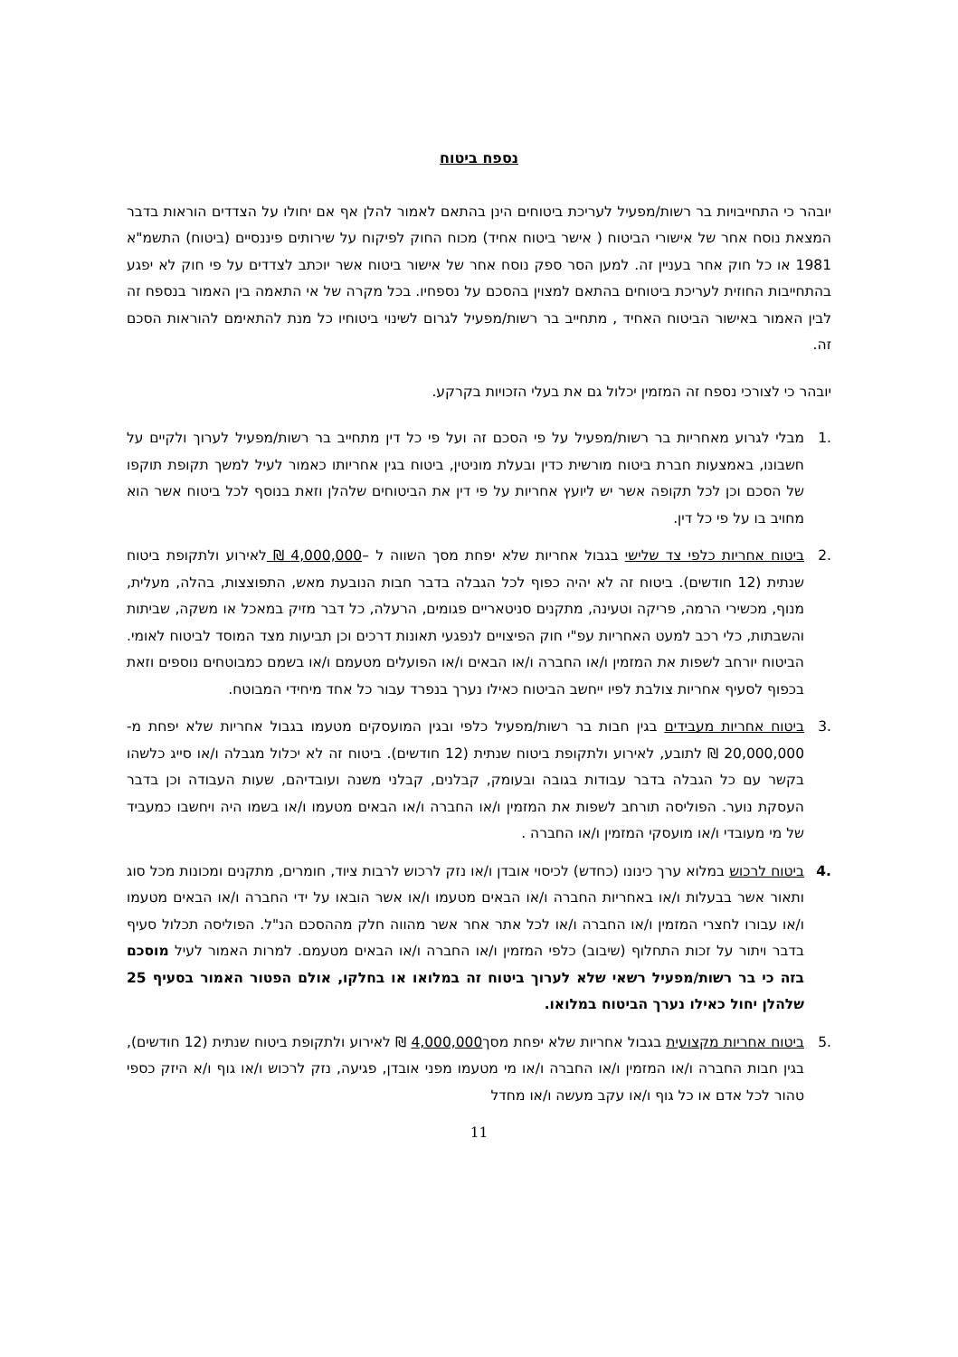נספח ביטוח
יובהר כי התחייבויות בר רשות/מפעיל לעריכת ביטוחים הינן בהתאם לאמור להלן אף אם יחולו על הצדדים הוראות בדבר המצאת נוסח אחר של אישורי הביטוח ( אישר ביטוח אחיד) מכוח החוק לפיקוח על שירותים פיננסיים (ביטוח) התשמ"א 1981 או כל חוק אחר בעניין זה. למען הסר ספק נוסח אחר של אישור ביטוח אשר יוכתב לצדדים על פי חוק לא יפגע בהתחייבות החוזית לעריכת ביטוחים בהתאם למצוין בהסכם על נספחיו. בכל מקרה של אי התאמה בין האמור בנספח זה לבין האמור באישור הביטוח האחיד , מתחייב בר רשות/מפעיל לגרום לשינוי ביטוחיו כל מנת להתאימם להוראות הסכם זה.
יובהר כי לצורכי נספח זה המזמין יכלול גם את בעלי הזכויות בקרקע.
.1 מבלי לגרוע מאחריות בר רשות/מפעיל על פי הסכם זה ועל פי כל דין מתחייב בר רשות/מפעיל לערוך ולקיים על חשבונו, באמצעות חברת ביטוח מורשית כדין ובעלת מוניטין, ביטוח בגין אחריותו כאמור לעיל למשך תקופת תוקפו של הסכם וכן לכל תקופה אשר יש ליועץ אחריות על פי דין את הביטוחים שלהלן וזאת בנוסף לכל ביטוח אשר הוא מחויב בו על פי כל דין.
.2 ביטוח אחריות כלפי צד שלישי בגבול אחריות שלא יפחת מסך השווה ל –4,000,000 ₪ לאירוע ולתקופת ביטוח שנתית (12 חודשים). ביטוח זה לא יהיה כפוף לכל הגבלה בדבר חבות הנובעת מאש, התפוצצות, בהלה, מעלית, מנוף, מכשירי הרמה, פריקה וטעינה, מתקנים סניטאריים פגומים, הרעלה, כל דבר מזיק במאכל או משקה, שביתות והשבתות, כלי רכב למעט האחריות עפ"י חוק הפיצויים לנפגעי תאונות דרכים וכן תביעות מצד המוסד לביטוח לאומי. הביטוח יורחב לשפות את המזמין ו/או החברה ו/או הבאים ו/או הפועלים מטעמם ו/או בשמם כמבוטחים נוספים וזאת בכפוף לסעיף אחריות צולבת לפיו ייחשב הביטוח כאילו נערך בנפרד עבור כל אחד מיחידי המבוטח.
.3 ביטוח אחריות מעבידים בגין חבות בר רשות/מפעיל כלפי ובגין המועסקים מטעמו בגבול אחריות שלא יפחת מ- 20,000,000 ₪ לתובע, לאירוע ולתקופת ביטוח שנתית (12 חודשים). ביטוח זה לא יכלול מגבלה ו/או סייג כלשהו בקשר עם כל הגבלה בדבר עבודות בגובה ובעומק, קבלנים, קבלני משנה ועובדיהם, שעות העבודה וכן בדבר העסקת נוער. הפוליסה תורחב לשפות את המזמין ו/או החברה ו/או הבאים מטעמו ו/או בשמו היה ויחשבו כמעביד של מי מעובדי ו/או מועסקי המזמין ו/או החברה .
.4 ביטוח לרכוש במלוא ערך כינונו (כחדש) לכיסוי אובדן ו/או נזק לרכוש לרבות ציוד, חומרים, מתקנים ומכונות מכל סוג ותאור אשר בבעלות ו/או באחריות החברה ו/או הבאים מטעמו ו/או אשר הובאו על ידי החברה ו/או הבאים מטעמו ו/או עבורו לחצרי המזמין ו/או החברה ו/או לכל אתר אחר אשר מהווה חלק מההסכם הנ"ל. הפוליסה תכלול סעיף בדבר ויתור על זכות התחלוף (שיבוב) כלפי המזמין ו/או החברה ו/או הבאים מטעמם. למרות האמור לעיל מוסכם בזה כי בר רשות/מפעיל רשאי שלא לערוך ביטוח זה במלואו או בחלקו, אולם הפטור האמור בסעיף 25 שלהלן יחול כאילו נערך הביטוח במלואו.
.5 ביטוח אחריות מקצועית בגבול אחריות שלא יפחת מסך4,000,000 ₪ לאירוע ולתקופת ביטוח שנתית (12 חודשים), בגין חבות החברה ו/או המזמין ו/או החברה ו/או מי מטעמו מפני אובדן, פגיעה, נזק לרכוש ו/או גוף ו/א היזק כספי טהור לכל אדם או כל גוף ו/או עקב מעשה ו/או מחדל
11